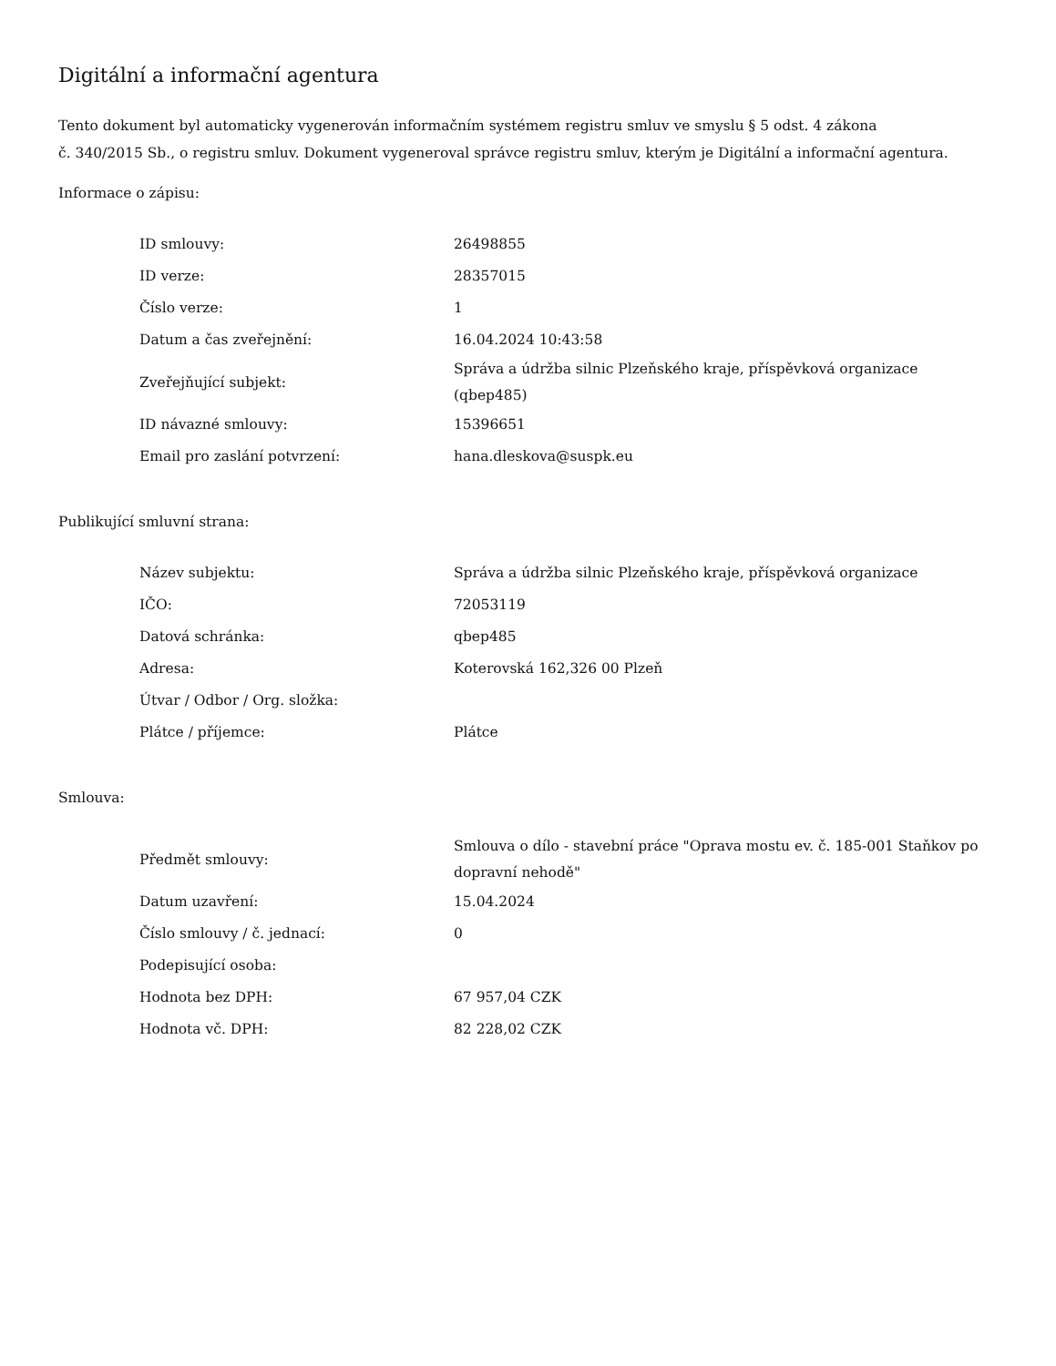Digitální a informační agentura
Tento dokument byl automaticky vygenerován informačním systémem registru smluv ve smyslu § 5 odst. 4 zákona
č. 340/2015 Sb., o registru smluv. Dokument vygeneroval správce registru smluv, kterým je Digitální a informační agentura.
Informace o zápisu:
| ID smlouvy: | 26498855 |
| ID verze: | 28357015 |
| Číslo verze: | 1 |
| Datum a čas zveřejnění: | 16.04.2024 10:43:58 |
| Zveřejňující subjekt: | Správa a údržba silnic Plzeňského kraje, příspěvková organizace (qbep485) |
| ID návazné smlouvy: | 15396651 |
| Email pro zaslání potvrzení: | hana.dleskova@suspk.eu |
Publikující smluvní strana:
| Název subjektu: | Správa a údržba silnic Plzeňského kraje, příspěvková organizace |
| IČO: | 72053119 |
| Datová schránka: | qbep485 |
| Adresa: | Koterovská 162,326 00 Plzeň |
| Útvar / Odbor / Org. složka: | |
| Plátce / příjemce: | Plátce |
Smlouva:
| Předmět smlouvy: | Smlouva o dílo - stavební práce "Oprava mostu ev. č. 185-001 Staňkov po dopravní nehodě" |
| Datum uzavření: | 15.04.2024 |
| Číslo smlouvy / č. jednací: | 0 |
| Podepisující osoba: | |
| Hodnota bez DPH: | 67 957,04 CZK |
| Hodnota vč. DPH: | 82 228,02 CZK |